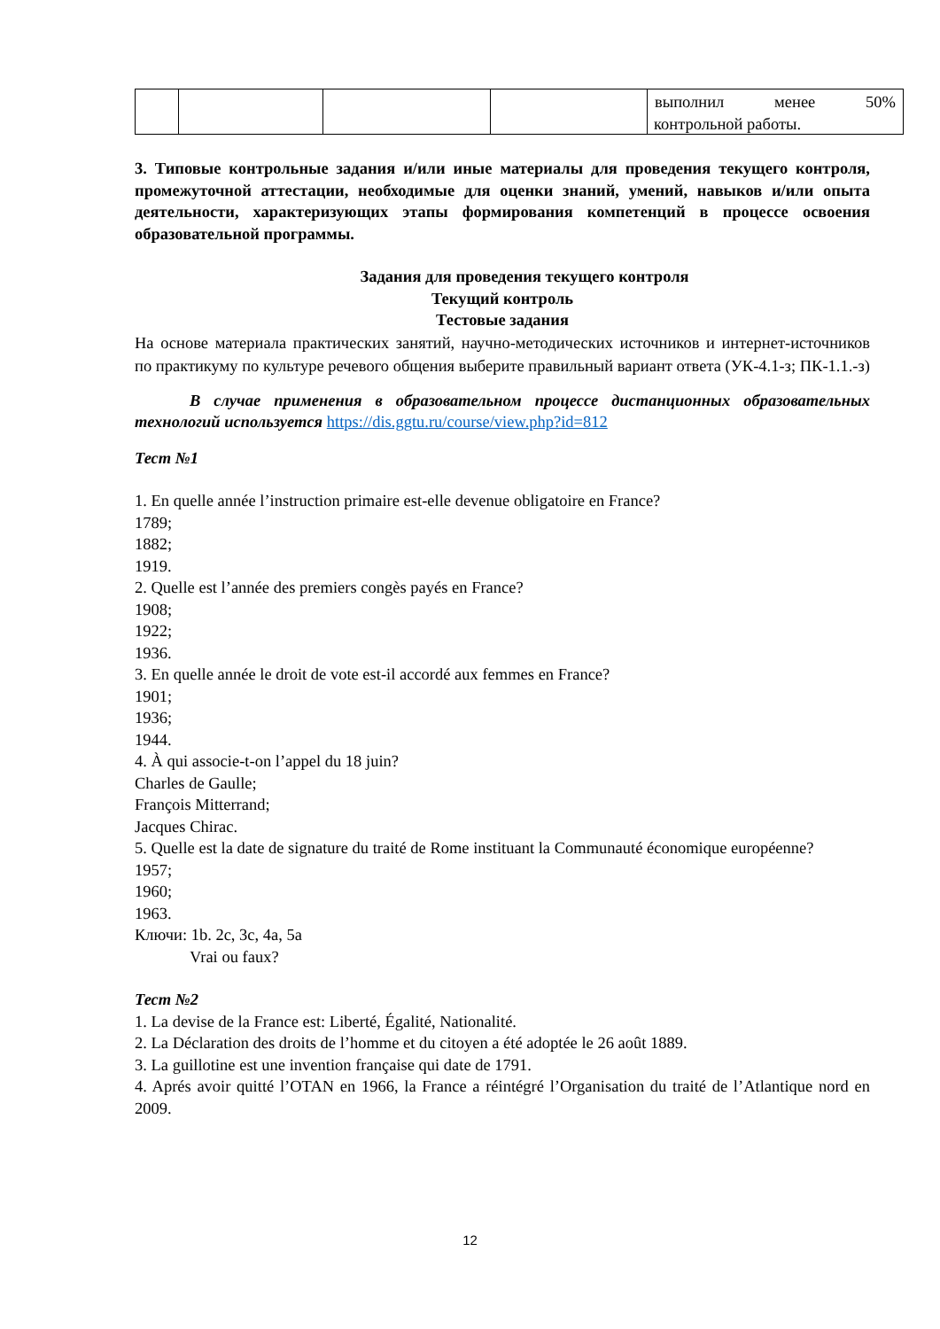| | | | | выполнил менее 50% |
контрольной работы.
3. Типовые контрольные задания и/или иные материалы для проведения текущего контроля, промежуточной аттестации, необходимые для оценки знаний, умений, навыков и/или опыта деятельности, характеризующих этапы формирования компетенций в процессе освоения образовательной программы.
Задания для проведения текущего контроля
Текущий контроль
Тестовые задания
На основе материала практических занятий, научно-методических источников и интернет-источников по практикуму по культуре речевого общения выберите правильный вариант ответа (УК-4.1-з; ПК-1.1.-з)
В случае применения в образовательном процессе дистанционных образовательных технологий используется https://dis.ggtu.ru/course/view.php?id=812
Тест №1
1. En quelle année l’instruction primaire est-elle devenue obligatoire en France?
1789;
1882;
1919.
2. Quelle est l’année des premiers congès payés en France?
1908;
1922;
1936.
3. En quelle année le droit de vote est-il accordé aux femmes en France?
1901;
1936;
1944.
4. À qui associe-t-on l’appel du 18 juin?
Charles de Gaulle;
François Mitterrand;
Jacques Chirac.
5. Quelle est la date de signature du traité de Rome instituant la Communauté économique européenne?
1957;
1960;
1963.
Ключи: 1b. 2c, 3c, 4a, 5a
Vrai ou faux?
Тест №2
1. La devise de la France est: Liberté, Égalité, Nationalité.
2. La Déclaration des droits de l’homme et du citoyen a été adoptée le 26 août 1889.
3. La guillotine est une invention française qui date de 1791.
4. Aprés avoir quitté l’OTAN en 1966, la France a réintégré l’Organisation du traité de l’Atlantique nord en 2009.
12